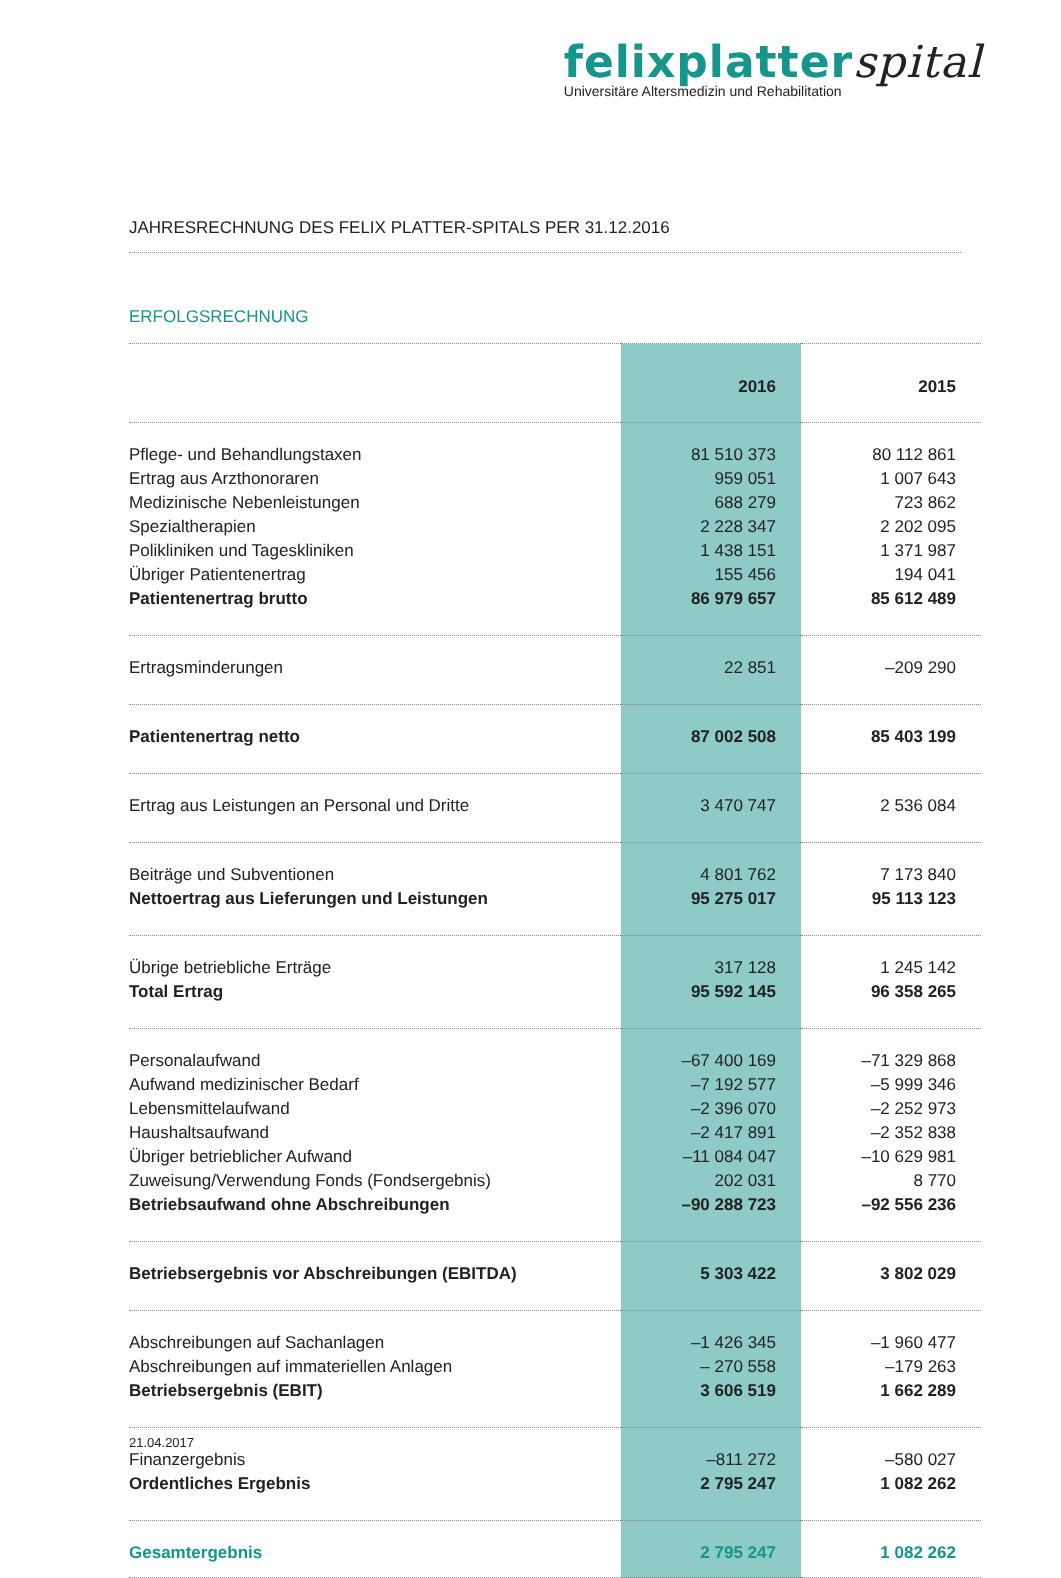felixplatterspital
Universitäre Altersmedizin und Rehabilitation
JAHRESRECHNUNG DES FELIX PLATTER-SPITALS PER 31.12.2016
ERFOLGSRECHNUNG
| | 2016 | 2015 |
| --- | --- | --- |
| Pflege- und Behandlungstaxen | 81 510 373 | 80 112 861 |
| Ertrag aus Arzthonoraren | 959 051 | 1 007 643 |
| Medizinische Nebenleistungen | 688 279 | 723 862 |
| Spezialtherapien | 2 228 347 | 2 202 095 |
| Polikliniken und Tageskliniken | 1 438 151 | 1 371 987 |
| Übriger Patientenertrag | 155 456 | 194 041 |
| Patientenertrag brutto | 86 979 657 | 85 612 489 |
| Ertragsminderungen | 22 851 | –209 290 |
| Patientenertrag netto | 87 002 508 | 85 403 199 |
| Ertrag aus Leistungen an Personal und Dritte | 3 470 747 | 2 536 084 |
| Beiträge und Subventionen | 4 801 762 | 7 173 840 |
| Nettoertrag aus Lieferungen und Leistungen | 95 275 017 | 95 113 123 |
| Übrige betriebliche Erträge | 317 128 | 1 245 142 |
| Total Ertrag | 95 592 145 | 96 358 265 |
| Personalaufwand | –67 400 169 | –71 329 868 |
| Aufwand medizinischer Bedarf | –7 192 577 | –5 999 346 |
| Lebensmittelaufwand | –2 396 070 | –2 252 973 |
| Haushaltsaufwand | –2 417 891 | –2 352 838 |
| Übriger betrieblicher Aufwand | –11 084 047 | –10 629 981 |
| Zuweisung/Verwendung Fonds (Fondsergebnis) | 202 031 | 8 770 |
| Betriebsaufwand ohne Abschreibungen | –90 288 723 | –92 556 236 |
| Betriebsergebnis vor Abschreibungen (EBITDA) | 5 303 422 | 3 802 029 |
| Abschreibungen auf Sachanlagen | –1 426 345 | –1 960 477 |
| Abschreibungen auf immateriellen Anlagen | – 270 558 | –179 263 |
| Betriebsergebnis (EBIT) | 3 606 519 | 1 662 289 |
| Finanzergebnis | –811 272 | –580 027 |
| Ordentliches Ergebnis | 2 795 247 | 1 082 262 |
| Gesamtergebnis | 2 795 247 | 1 082 262 |
21.04.2017